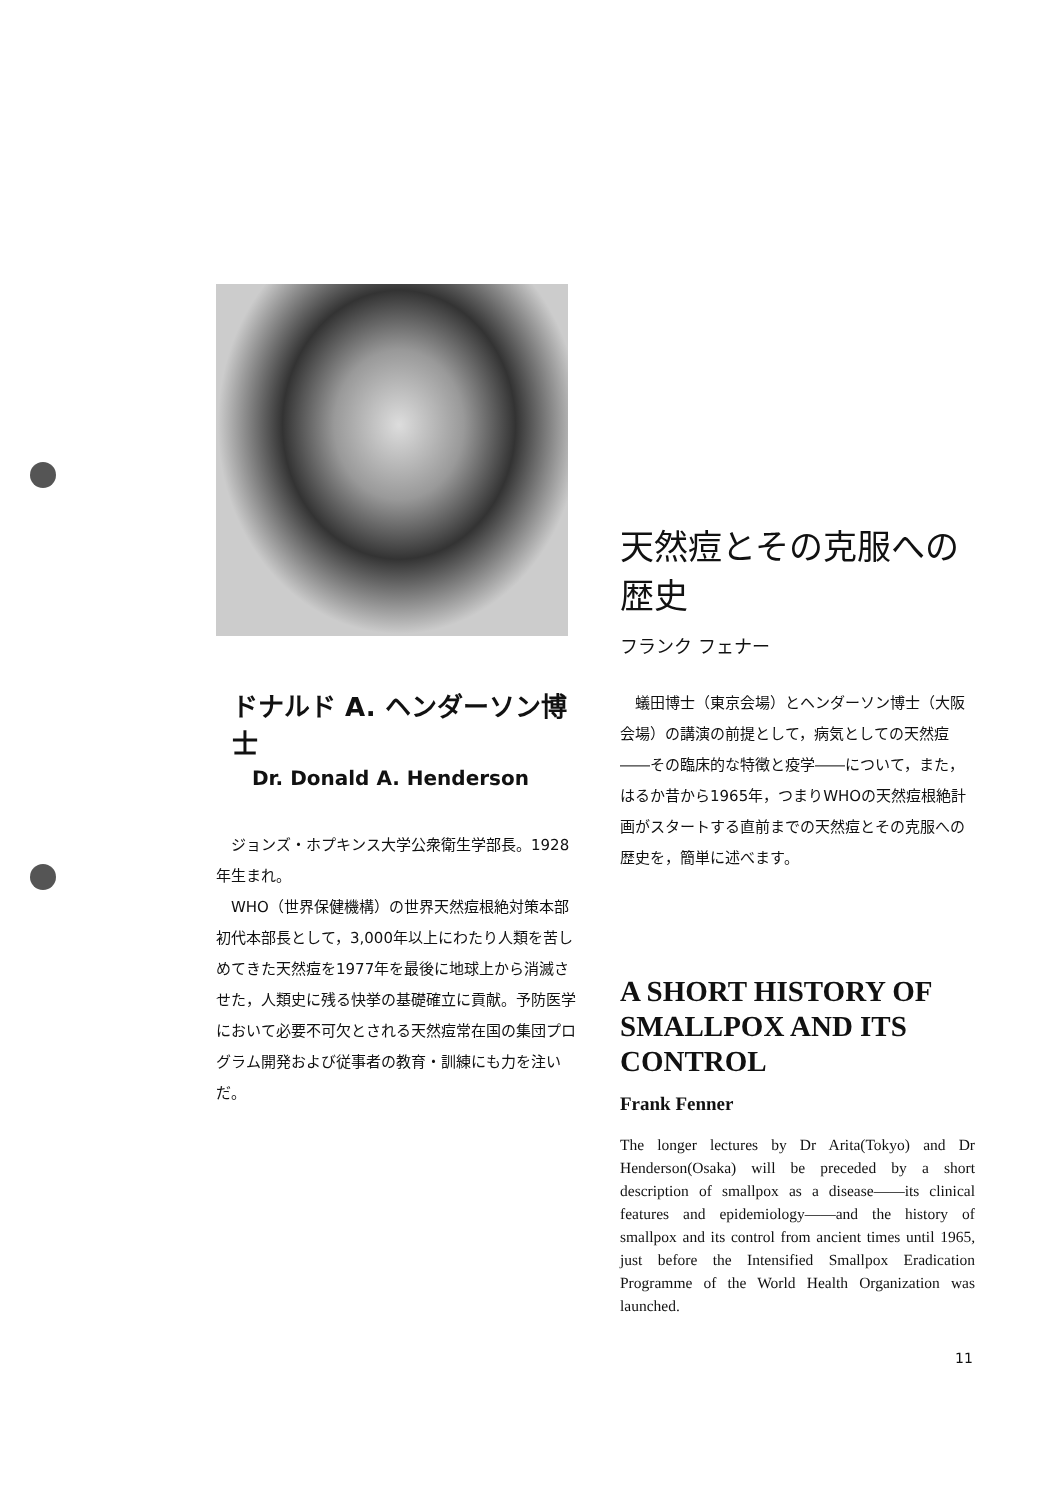ドナルド A. ヘンダーソン博士
Dr. Donald A. Henderson
　ジョンズ・ホプキンス大学公衆衛生学部長。1928年生まれ。
　WHO（世界保健機構）の世界天然痘根絶対策本部初代本部長として，3,000年以上にわたり人類を苦しめてきた天然痘を1977年を最後に地球上から消滅させた，人類史に残る快挙の基礎確立に貢献。予防医学において必要不可欠とされる天然痘常在国の集団プログラム開発および従事者の教育・訓練にも力を注いだ。
天然痘とその克服への歴史
フランク フェナー
　蟻田博士（東京会場）とヘンダーソン博士（大阪会場）の講演の前提として，病気としての天然痘――その臨床的な特徴と疫学――について，また，はるか昔から1965年，つまりWHOの天然痘根絶計画がスタートする直前までの天然痘とその克服への歴史を，簡単に述べます。
A SHORT HISTORY OF SMALLPOX AND ITS CONTROL
Frank Fenner
The longer lectures by Dr Arita(Tokyo) and Dr Henderson(Osaka) will be preceded by a short description of smallpox as a disease——its clinical features and epidemiology——and the history of smallpox and its control from ancient times until 1965, just before the Intensified Smallpox Eradication Programme of the World Health Organization was launched.
11